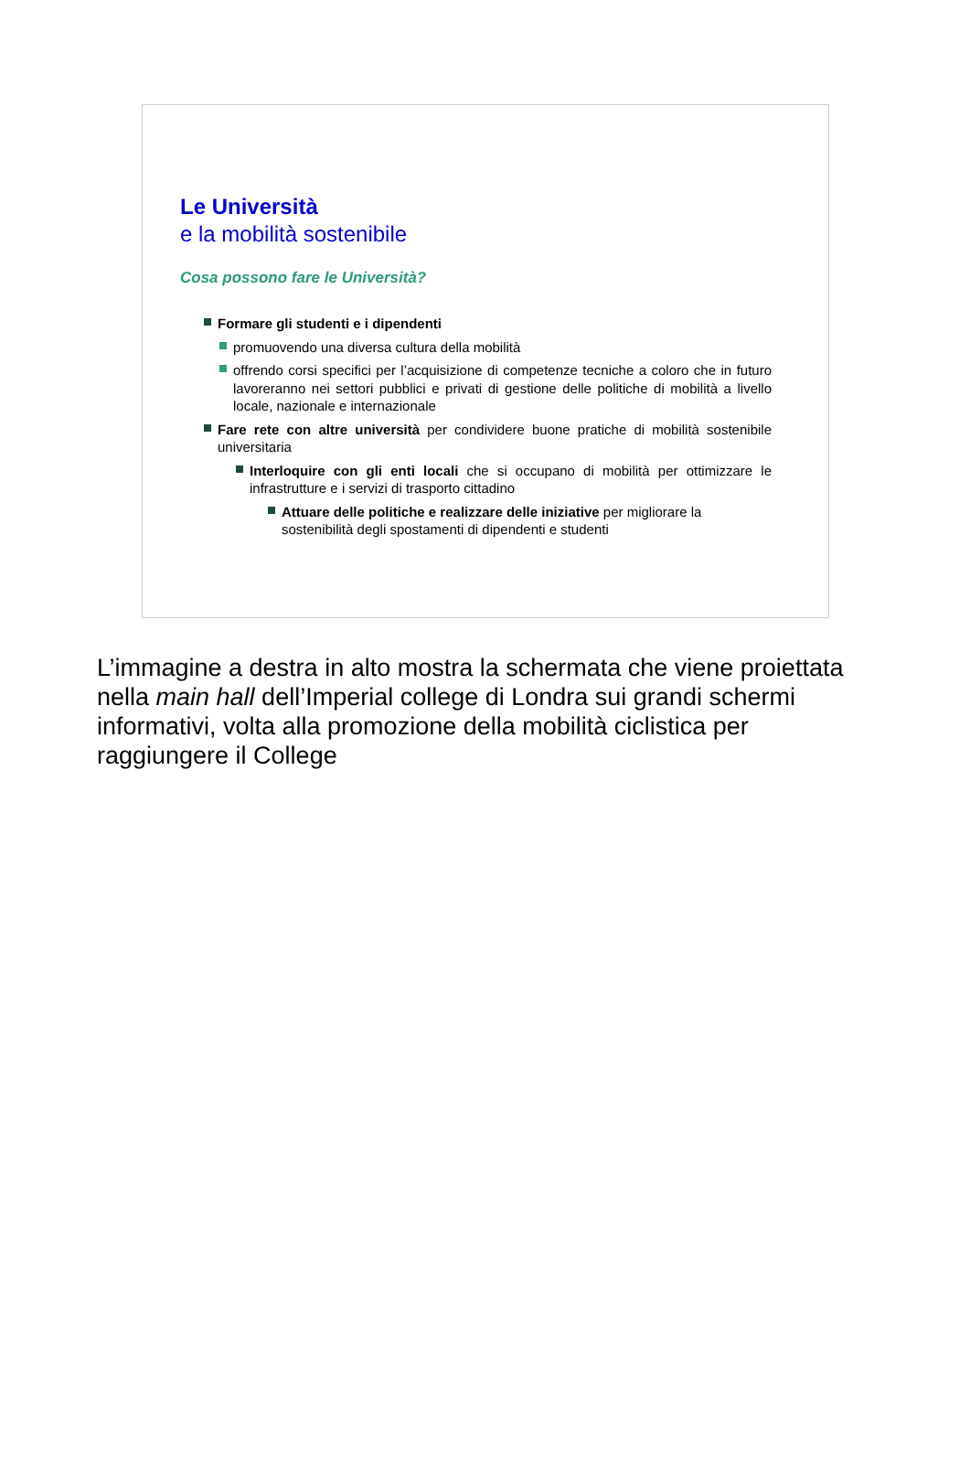Le Università
e la mobilità sostenibile
Cosa possono fare le Università?
Formare gli studenti e i dipendenti
promuovendo una diversa cultura della mobilità
offrendo corsi specifici per l’acquisizione di competenze tecniche a coloro che in futuro lavoreranno nei settori pubblici e privati di gestione delle politiche di mobilità a livello locale, nazionale e internazionale
Fare rete con altre università per condividere buone pratiche di mobilità sostenibile universitaria
Interloquire con gli enti locali che si occupano di mobilità per ottimizzare le infrastrutture e i servizi di trasporto cittadino
Attuare delle politiche e realizzare delle iniziative per migliorare la sostenibilità degli spostamenti di dipendenti e studenti
L’immagine a destra in alto mostra la schermata che viene proiettata nella main hall dell’Imperial college di Londra sui grandi schermi informativi, volta alla promozione della mobilità ciclistica per raggiungere il College